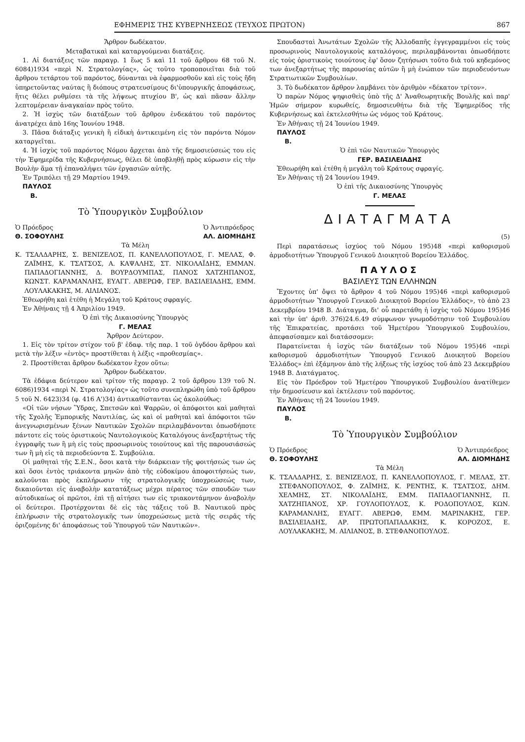ΕΦΗΜΕΡΙΣ ΤΗΣ ΚΥΒΕΡΝΗΣΕΩΣ (ΤΕΥΧΟΣ ΠΡΩΤΟΝ) 867
Ἄρθρον δωδέκατον.
Μεταβατικαὶ καὶ καταργούμεναι διατάξεις.
1. Αἱ διατάξεις τῶν παραγρ. 1 ἕως 5 καὶ 11 τοῦ ἄρθρου 68 τοῦ Ν. 6084)1934 «περὶ Ν. Στρατολογίας», ὡς τοῦτο τροποποιεῖται διὰ τοῦ ἄρθρου τετάρτου τοῦ παρόντος, δύνανται νὰ ἐφαρμοσθοῦν καὶ εἰς τοὺς ἤδη ὑπηρετοῦντας ναύτας ἢ διόπους στρατευσίμους δι'ὑπουργικῆς ἀποφάσεως, ἥτις θέλει ρυθμίσει τὰ τῆς λήψεως πτυχίου Β', ὡς καὶ πᾶσαν ἄλλην λεπτομέρειαν ἀναγκαίαν πρὸς τοῦτο.
2. Ἡ ἰσχὺς τῶν διατάξεων τοῦ ἄρθρου ἑνδεκάτου τοῦ παρόντος ἀνατρέχει ἀπὸ 16ης Ἰουνίου 1948.
3. Πᾶσα διάταξις γενικὴ ἢ εἰδικὴ ἀντικειμένη εἰς τὸν παρόντα Νόμον καταργεῖται.
4. Ἡ ἰσχὺς τοῦ παρόντος Νόμου ἄρχεται ἀπὸ τῆς δημοσιεύσεώς του εἰς τὴν Ἐφημερίδα τῆς Κυβερνήσεως, θέλει δὲ ὑποβληθῇ πρὸς κύρωσιν εἰς τὴν Βουλὴν ἅμα τῇ ἐπαναλήψει τῶν ἐργασιῶν αὐτῆς.
Ἐν Τριπόλει τῇ 29 Μαρτίου 1949.
ΠΑΥΛΟΣ
Β.
Τὸ Ὑπουργικὸν Συμβούλιον
Ὁ Πρόεδρος
Θ. ΣΟΦΟΥΛΗΣ Ὁ Ἀντιπρόεδρος
ΑΛ. ΔΙΟΜΗΔΗΣ
Τὰ Μέλη
Κ. ΤΣΑΛΔΑΡΗΣ, Σ. ΒΕΝΙΖΕΛΟΣ, Π. ΚΑΝΕΛΛΟΠΟΥΛΟΣ, Γ. ΜΕΛΑΣ, Φ. ΖΑΪΜΗΣ, Κ. ΤΣΑΤΣΟΣ, Α. ΚΑΨΑΛΗΣ, ΣΤ. ΝΙΚΟΛΑΪΔΗΣ, ΕΜΜΑΝ. ΠΑΠΑΔΟΓΙΑΝΝΗΣ, Δ. ΒΟΥΡΔΟΥΜΠΑΣ, ΠΑΝΟΣ ΧΑΤΖΗΠΑΝΟΣ, ΚΩΝΣΤ. ΚΑΡΑΜΑΝΛΗΣ, ΕΥΑΓΓ. ΑΒΕΡΩΦ, ΓΕΡ. ΒΑΣΙΛΕΙΑΔΗΣ, ΕΜΜ. ΛΟΥΛΑΚΑΚΗΣ, Μ. ΑΙΛΙΑΝΟΣ.
Ἐθεωρήθη καὶ ἐτέθη ἡ Μεγάλη τοῦ Κράτους σφραγίς.
Ἐν Ἀθήναις τῇ 4 Ἀπριλίου 1949.
Ὁ ἐπὶ τῆς Δικαιοσύνης Ὑπουργὸς
Γ. ΜΕΛΑΣ
Ἄρθρον Δεύτερον.
1. Εἰς τὸν τρίτον στίχον τοῦ β' ἐδαφ. τῆς παρ. 1 τοῦ ὀγδόου ἄρθρου καὶ μετὰ τὴν λέξιν «ἐντὸς» προστίθεται ἡ λέξις «προθεσμίας».
2. Προστίθεται ἄρθρον δωδέκατον ἔχον οὕτω:
Ἄρθρον δωδέκατον.
Τὰ ἐδάφια δεύτερον καὶ τρίτον τῆς παραγρ. 2 τοῦ ἄρθρου 139 τοῦ Ν. 6086)1934 «περὶ Ν. Στρατολογίας» ὡς τοῦτο συνεπληρώθη ὑπὸ τοῦ ἄρθρου 5 τοῦ Ν. 6423)34 (φ. 416 Α')34) ἀντικαθίστανται ὡς ἀκολούθως:
«Οἱ τῶν νήσων Ὕδρας, Σπετσῶν καὶ Ψαρρῶν, οἱ ἀπόφοιτοι καὶ μαθηταὶ τῆς Σχολῆς Ἐμπορικῆς Ναυτιλίας, ὡς καὶ οἱ μαθηταὶ καὶ ἀπόφοιτοι τῶν ἀνεγνωρισμένων ξένων Ναυτικῶν Σχολῶν περιλαμβάνονται ὁπωσδήποτε πάντοτε εἰς τοὺς ὁριστικοὺς Ναυτολογικοὺς Καταλόγους ἀνεξαρτήτως τῆς ἐγγραφῆς των ἢ μὴ εἰς τοὺς προσωρινοὺς τοιούτους καὶ τῆς παρουσιάσεώς των ἢ μὴ εἰς τὰ περιοδεύοντα Σ. Συμβούλια.
Οἱ μαθηταὶ τῆς Σ.Ε.Ν., ὅσοι κατὰ τὴν διάρκειαν τῆς φοιτήσεώς των ὡς καὶ ὅσοι ἐντὸς τριάκοντα μηνῶν ἀπὸ τῆς εὐδοκίμου ἀποφοιτήσεώς των, καλοῦνται πρὸς ἐκπλήρωσιν τῆς στρατολογικῆς ὑποχρεώσεώς των, δικαιοῦνται εἰς ἀναβολὴν κατατάξεως μέχρι πέρατος τῶν σπουδῶν των αὐτοδικαίως οἱ πρῶτοι, ἐπὶ τῇ αἰτήσει των εἰς τριακοντάμηνον ἀναβολὴν οἱ δεύτεροι. Προτέρχονται δὲ εἰς τὰς τάξεις τοῦ Β. Ναυτικοῦ πρὸς ἐπλήρωσιν τῆς στρατολογικῆς των ὑποχρεώσεως μετὰ τῆς σειρᾶς τῆς ὁριζομένης δι' ἀποφάσεως τοῦ Ὑπουργοῦ τῶν Ναυτικῶν».
Σπουδασταὶ Ἀνωτάτων Σχολῶν τῆς Ἀλλοδαπῆς ἐγγεγραμμένοι εἰς τοὺς προσωρινοὺς Ναυτολογικοὺς καταλόγους, περιλαμβάνονται ὁπωσδήποτε εἰς τοὺς ὁριστικοὺς τοιούτους ἐφ' ὅσον ζητήσωσι τοῦτο διὰ τοῦ κηδεμόνος των ἀνεξαρτήτως τῆς παρουσίας αὐτῶν ἢ μὴ ἐνώπιον τῶν περιοδευόντων Στρατιωτικῶν Συμβουλίων.
3. Τὸ δωδέκατον ἄρθρον λαμβάνει τὸν ἀριθμὸν «δέκατον τρίτον».
Ὁ παρὼν Νόμος ψηφισθεὶς ὑπὸ τῆς Δ' Ἀναθεωρητικῆς Βουλῆς καὶ παρ' Ἡμῶν σήμερον κυρωθείς, δημοσιευθήτω διὰ τῆς Ἐφημερίδος τῆς Κυβερνήσεως καὶ ἐκτελεσθήτω ὡς νόμος τοῦ Κράτους.
Ἐν Ἀθήναις τῇ 24 Ἰουνίου 1949.
ΠΑΥΛΟΣ
Β.
Ὁ ἐπὶ τῶν Ναυτικῶν Ὑπουργὸς
ΓΕΡ. ΒΑΣΙΛΕΙΑΔΗΣ
Ἐθεωρήθη καὶ ἐτέθη ἡ μεγάλη τοῦ Κράτους σφραγίς.
Ἐν Ἀθήναις τῇ 24 Ἰουνίου 1949.
Ὁ ἐπὶ τῆς Δικαιοσύνης Ὑπουργὸς
Γ. ΜΕΛΑΣ
ΔΙΑΤΑΓΜΑΤΑ
(5)
Περὶ παρατάσεως ἰσχύος τοῦ Νόμου 195)48 «περὶ καθορισμοῦ ἁρμοδιοτήτων Ὑπουργοῦ Γενικοῦ Διοικητοῦ Βορείου Ἑλλάδος.
ΠΑΥΛΟΣ
ΒΑΣΙΛΕΥΣ ΤΩΝ ΕΛΛΗΝΩΝ
Ἔχοντες ὑπ' ὄψει τὸ ἄρθρον 4 τοῦ Νόμου 195)46 «περὶ καθορισμοῦ ἁρμοδιοτήτων Ὑπουργοῦ Γενικοῦ Διοικητοῦ Βορείου Ἑλλάδος», τὸ ἀπὸ 23 Δεκεμβρίου 1948 Β. Διάταγμα, δι' οὗ παρετάθη ἡ ἰσχὺς τοῦ Νόμου 195)46 καὶ τὴν ὑπ' ἀριθ. 376)24.6.49 σύμφωνον γνωμοδότησιν τοῦ Συμβουλίου τῆς Ἐπικρατείας, προτάσει τοῦ Ἡμετέρου Ὑπουργικοῦ Συμβουλίου, ἀπεφασίσαμεν καὶ διατάσσομεν:
Παρατείνεται ἡ ἰσχὺς τῶν διατάξεων τοῦ Νόμου 195)46 «περὶ καθορισμοῦ ἁρμοδιοτήτων Ὑπουργοῦ Γενικοῦ Διοικητοῦ Βορείου Ἑλλάδος» ἐπὶ ἑξάμηνον ἀπὸ τῆς λήξεως τῆς ἰσχύος τοῦ ἀπὸ 23 Δεκεμβρίου 1948 Β. Διατάγματος.
Εἰς τὸν Πρόεδρον τοῦ Ἡμετέρου Ὑπουργικοῦ Συμβουλίου ἀνατίθεμεν τὴν δημοσίευσιν καὶ ἐκτέλεσιν τοῦ παρόντος.
Ἐν Ἀθήναις τῇ 24 Ἰουνίου 1949.
ΠΑΥΛΟΣ
Β.
Τὸ Ὑπουργικὸν Συμβούλιον
Ὁ Πρόεδρος
Θ. ΣΟΦΟΥΛΗΣ Ὁ Ἀντιπρόεδρος
ΑΛ. ΔΙΟΜΗΔΗΣ
Τὰ Μέλη
Κ. ΤΣΑΛΔΑΡΗΣ, Σ. ΒΕΝΙΖΕΛΟΣ, Π. ΚΑΝΕΛΛΟΠΟΥΛΟΣ, Γ. ΜΕΛΑΣ, ΣΤ. ΣΤΕΦΑΝΟΠΟΥΛΟΣ, Φ. ΖΑΪΜΗΣ, Κ. ΡΕΝΤΗΣ, Κ. ΤΣΑΤΣΟΣ, ΔΗΜ. ΧΕΛΜΗΣ, ΣΤ. ΝΙΚΟΛΑΪΔΗΣ, ΕΜΜ. ΠΑΠΑΔΟΓΙΑΝΝΗΣ, Π. ΧΑΤΖΗΠΑΝΟΣ, ΧΡ. ΓΟΥΛΟΠΟΥΛΟΣ, Κ. ΡΟΔΟΠΟΥΛΟΣ, ΚΩΝ. ΚΑΡΑΜΑΝΛΗΣ, ΕΥΑΓΓ. ΑΒΕΡΩΦ, ΕΜΜ. ΜΑΡΙΝΑΚΗΣ, ΓΕΡ. ΒΑΣΙΛΕΙΑΔΗΣ, ΑΡ. ΠΡΩΤΟΠΑΠΑΔΑΚΗΣ, Κ. ΚΟΡΟΖΟΣ, Ε. ΛΟΥΛΑΚΑΚΗΣ, Μ. ΑΙΛΙΑΝΟΣ, Β. ΣΤΕΦΑΝΟΠΟΥΛΟΣ.